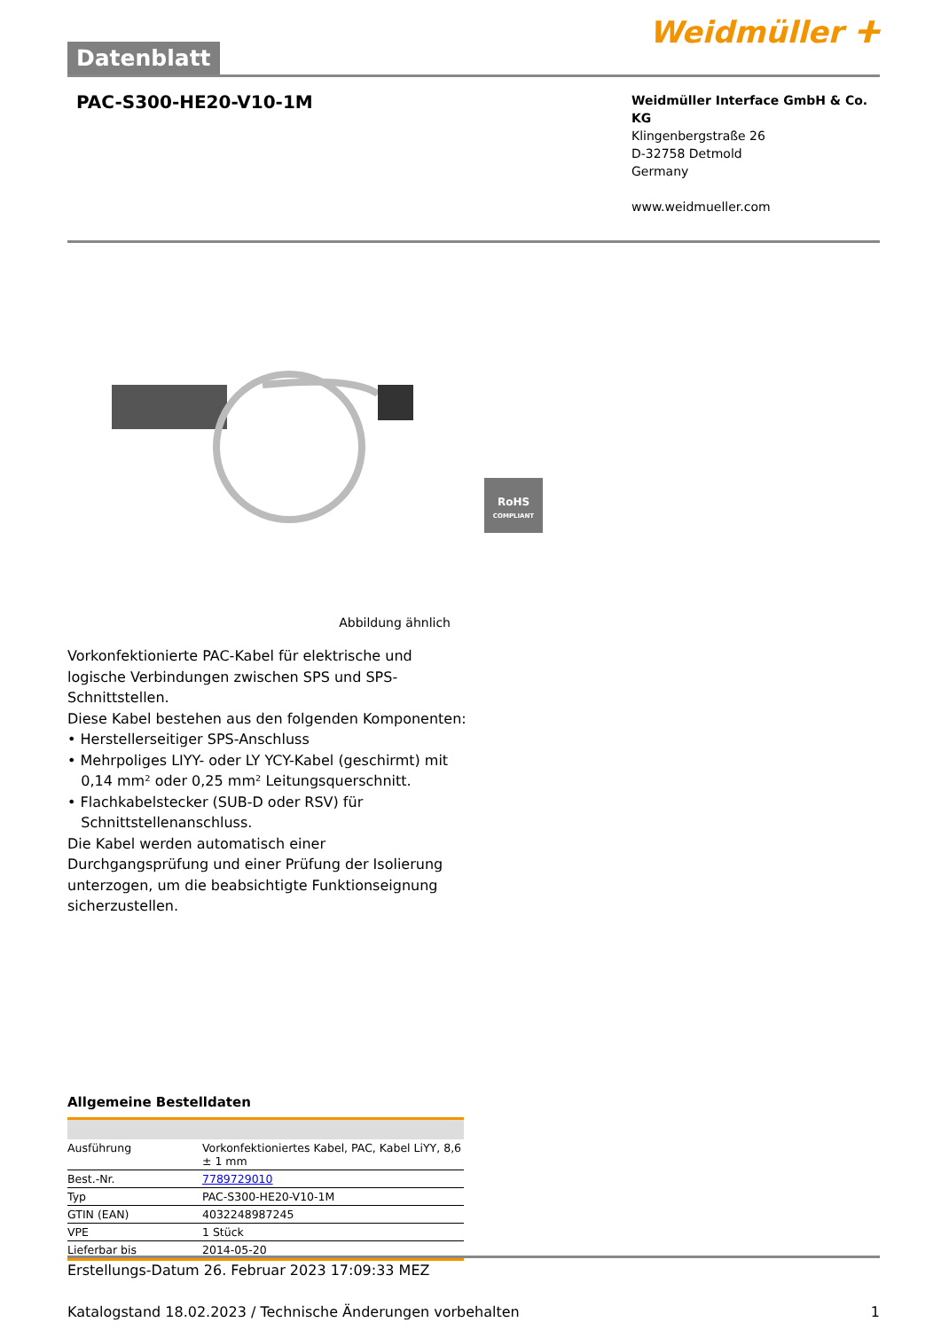Datenblatt
Weidmüller ⵜ
PAC-S300-HE20-V10-1M
Weidmüller Interface GmbH & Co. KG
Klingenbergstraße 26
D-32758 Detmold
Germany
www.weidmueller.com
RoHS
COMPLIANT
Abbildung ähnlich
Vorkonfektionierte PAC-Kabel für elektrische und logische Verbindungen zwischen SPS und SPS-Schnittstellen.
Diese Kabel bestehen aus den folgenden Komponenten:
• Herstellerseitiger SPS-Anschluss
• Mehrpoliges LIYY- oder LY YCY-Kabel (geschirmt) mit
0,14 mm² oder 0,25 mm² Leitungsquerschnitt.
• Flachkabelstecker (SUB-D oder RSV) für
Schnittstellenanschluss.
Die Kabel werden automatisch einer Durchgangsprüfung und einer Prüfung der Isolierung unterzogen, um die beabsichtigte Funktionseignung sicherzustellen.
Allgemeine Bestelldaten
| Ausführung | Vorkonfektioniertes Kabel, PAC, Kabel LiYY, 8,6 ± 1 mm |
| Best.-Nr. | 7789729010 |
| Typ | PAC-S300-HE20-V10-1M |
| GTIN (EAN) | 4032248987245 |
| VPE | 1 Stück |
| Lieferbar bis | 2014-05-20 |
Erstellungs-Datum 26. Februar 2023 17:09:33 MEZ
Katalogstand 18.02.2023 / Technische Änderungen vorbehalten 1